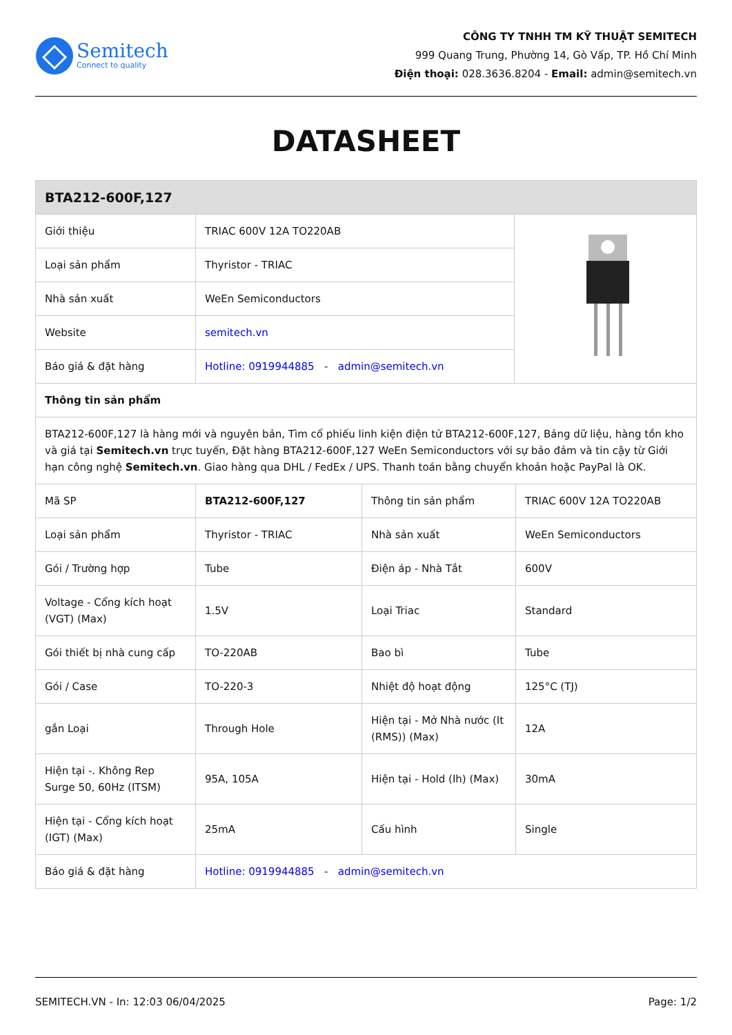Semitech
Connect to quality
CÔNG TY TNHH TM KỸ THUẬT SEMITECH
999 Quang Trung, Phường 14, Gò Vấp, TP. Hồ Chí Minh
Điện thoại: 028.3636.8204 - Email: admin@semitech.vn
DATASHEET
| BTA212-600F,127 | | |
| --- | --- | --- |
| Giới thiệu | TRIAC 600V 12A TO220AB | |
| Loại sản phẩm | Thyristor - TRIAC | |
| Nhà sản xuất | WeEn Semiconductors | |
| Website | semitech.vn | |
| Báo giá & đặt hàng | Hotline: 0919944885 - admin@semitech.vn | |
| Thông tin sản phẩm | | |
| BTA212-600F,127 là hàng mới và nguyên bản, Tìm cổ phiếu linh kiện điện tử BTA212-600F,127, Bảng dữ liệu, hàng tồn kho và giá tại Semitech.vn trực tuyến, Đặt hàng BTA212-600F,127 WeEn Semiconductors với sự bảo đảm và tin cậy từ Giới hạn công nghệ Semitech.vn . Giao hàng qua DHL / FedEx / UPS. Thanh toán bằng chuyển khoản hoặc PayPal là OK. | | |
| Mã SP | BTA212-600F,127 | Thông tin sản phẩm | TRIAC 600V 12A TO220AB |
| Loại sản phẩm | Thyristor - TRIAC | Nhà sản xuất | WeEn Semiconductors |
| Gói / Trường hợp | Tube | Điện áp - Nhà Tắt | 600V |
| Voltage - Cổng kích hoạt (VGT) (Max) | 1.5V | Loại Triac | Standard |
| Gói thiết bị nhà cung cấp | TO-220AB | Bao bì | Tube |
| Gói / Case | TO-220-3 | Nhiệt độ hoạt động | 125°C (TJ) |
| gắn Loại | Through Hole | Hiện tại - Mở Nhà nước (It (RMS)) (Max) | 12A |
| Hiện tại -. Không Rep Surge 50, 60Hz (ITSM) | 95A, 105A | Hiện tại - Hold (Ih) (Max) | 30mA |
| Hiện tại - Cổng kích hoạt (IGT) (Max) | 25mA | Cấu hình | Single |
| Báo giá & đặt hàng | Hotline: 0919944885 - admin@semitech.vn | | |
SEMITECH.VN - In: 12:03 06/04/2025 Page: 1/2